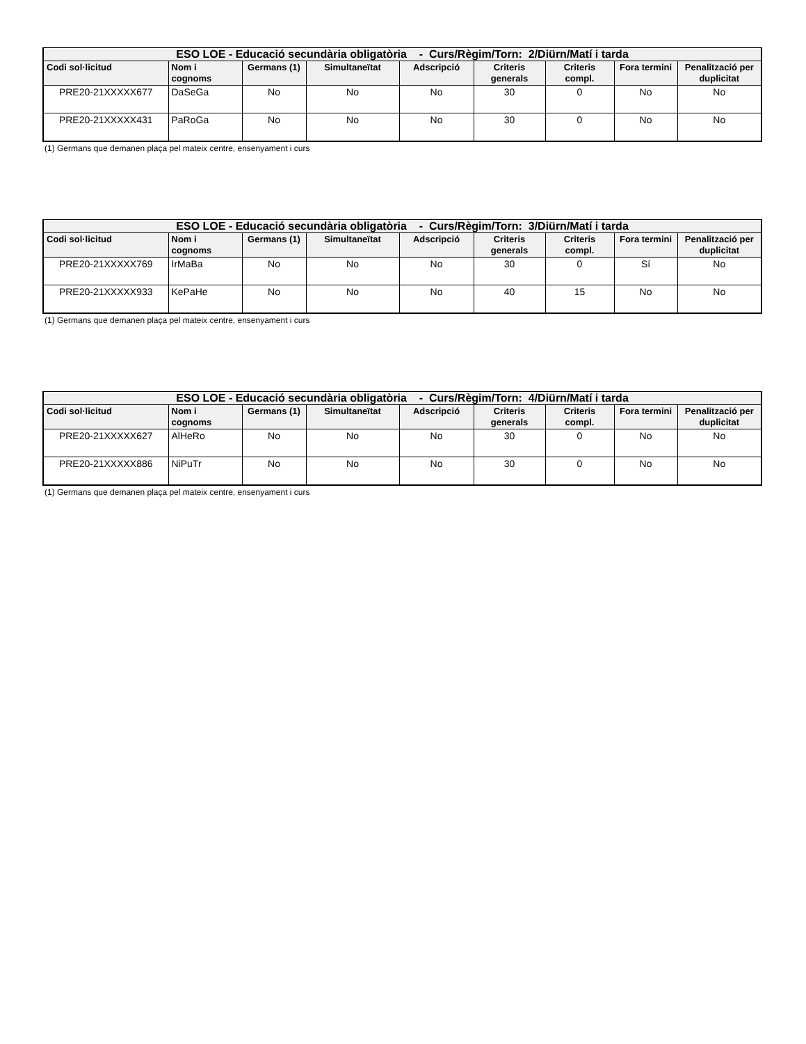| ESO LOE - Educació secundària obligatòria - Curs/Règim/Torn: 2/Diürn/Matí i tarda | | | | | | | | |
| --- | --- | --- | --- | --- | --- | --- | --- | --- |
| Codi sol·licitud | Nom i cognoms | Germans (1) | Simultaneïtat | Adscripció | Criteris generals | Criteris compl. | Fora termini | Penalització per duplicitat |
| PRE20-21XXXXX677 | DaSeGa | No | No | No | 30 | 0 | No | No |
| PRE20-21XXXXX431 | PaRoGa | No | No | No | 30 | 0 | No | No |
(1) Germans que demanen plaça pel mateix centre, ensenyament i curs
| ESO LOE - Educació secundària obligatòria - Curs/Règim/Torn: 3/Diürn/Matí i tarda | | | | | | | | |
| --- | --- | --- | --- | --- | --- | --- | --- | --- |
| Codi sol·licitud | Nom i cognoms | Germans (1) | Simultaneïtat | Adscripció | Criteris generals | Criteris compl. | Fora termini | Penalització per duplicitat |
| PRE20-21XXXXX769 | IrMaBa | No | No | No | 30 | 0 | Sí | No |
| PRE20-21XXXXX933 | KePaHe | No | No | No | 40 | 15 | No | No |
(1) Germans que demanen plaça pel mateix centre, ensenyament i curs
| ESO LOE - Educació secundària obligatòria - Curs/Règim/Torn: 4/Diürn/Matí i tarda | | | | | | | | |
| --- | --- | --- | --- | --- | --- | --- | --- | --- |
| Codi sol·licitud | Nom i cognoms | Germans (1) | Simultaneïtat | Adscripció | Criteris generals | Criteris compl. | Fora termini | Penalització per duplicitat |
| PRE20-21XXXXX627 | AlHeRo | No | No | No | 30 | 0 | No | No |
| PRE20-21XXXXX886 | NiPuTr | No | No | No | 30 | 0 | No | No |
(1) Germans que demanen plaça pel mateix centre, ensenyament i curs